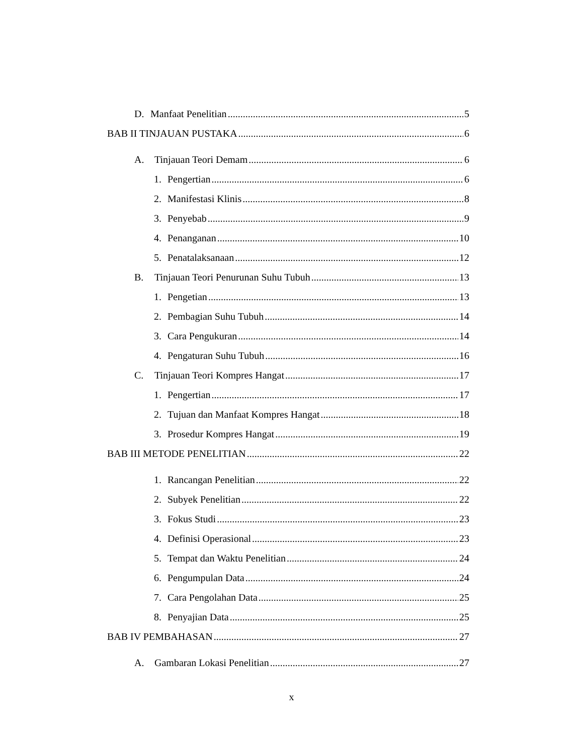D. Manfaat Penelitian 5
BAB II TINJAUAN PUSTAKA 6
A. Tinjauan Teori Demam 6
1. Pengertian 6
2. Manifestasi Klinis 8
3. Penyebab 9
4. Penanganan 10
5. Penatalaksanaan 12
B. Tinjauan Teori Penurunan Suhu Tubuh 13
1. Pengetian 13
2. Pembagian Suhu Tubuh 14
3. Cara Pengukuran 14
4. Pengaturan Suhu Tubuh 16
C. Tinjauan Teori Kompres Hangat 17
1. Pengertian 17
2. Tujuan dan Manfaat Kompres Hangat 18
3. Prosedur Kompres Hangat 19
BAB III METODE PENELITIAN 22
1. Rancangan Penelitian 22
2. Subyek Penelitian 22
3. Fokus Studi 23
4. Definisi Operasional 23
5. Tempat dan Waktu Penelitian 24
6. Pengumpulan Data 24
7. Cara Pengolahan Data 25
8. Penyajian Data 25
BAB IV PEMBAHASAN 27
A. Gambaran Lokasi Penelitian 27
x